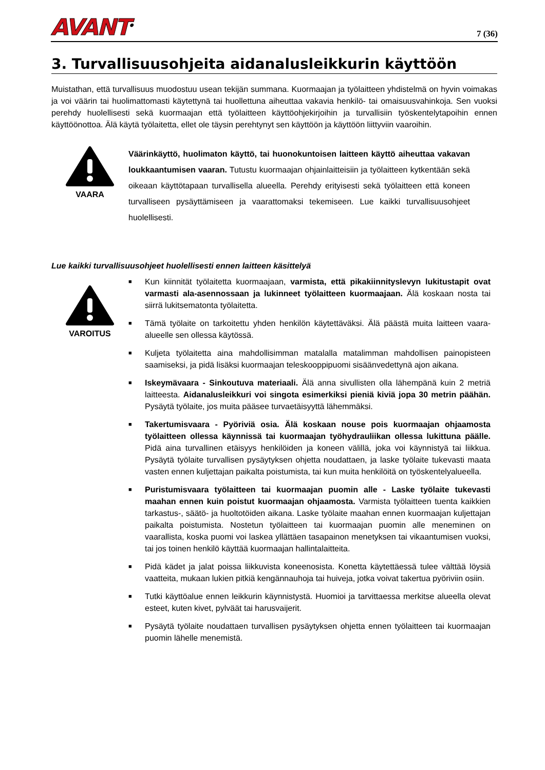AVANT<sup>®</sup>
7 (36)
3. Turvallisuusohjeita aidanalusleikkurin käyttöön
Muistathan, että turvallisuus muodostuu usean tekijän summana. Kuormaajan ja työlaitteen yhdistelmä on hyvin voimakas ja voi väärin tai huolimattomasti käytettynä tai huollettuna aiheuttaa vakavia henkilö- tai omaisuusvahinkoja. Sen vuoksi perehdy huolellisesti sekä kuormaajan että työlaitteen käyttöohjekirjoihin ja turvallisiin työskentelytapoihin ennen käyttöönottoa. Älä käytä työlaitetta, ellet ole täysin perehtynyt sen käyttöön ja käyttöön liittyviin vaaroihin.
VAARA
Väärinkäyttö, huolimaton käyttö, tai huonokuntoisen laitteen käyttö aiheuttaa vakavan loukkaantumisen vaaran. Tutustu kuormaajan ohjainlaitteisiin ja työlaitteen kytkentään sekä oikeaan käyttötapaan turvallisella alueella. Perehdy erityisesti sekä työlaitteen että koneen turvalliseen pysäyttämiseen ja vaarattomaksi tekemiseen. Lue kaikki turvallisuusohjeet huolellisesti.
Lue kaikki turvallisuusohjeet huolellisesti ennen laitteen käsittelyä
VAROITUS
■ Kun kiinnität työlaitetta kuormaajaan, varmista, että pikakiinnityslevyn lukitustapit ovat varmasti ala-asennossaan ja lukinneet työlaitteen kuormaajaan. Älä koskaan nosta tai siirrä lukitsematonta työlaitetta.
■ Tämä työlaite on tarkoitettu yhden henkilön käytettäväksi. Älä päästä muita laitteen vaara-alueelle sen ollessa käytössä.
■ Kuljeta työlaitetta aina mahdollisimman matalalla matalimman mahdollisen painopisteen saamiseksi, ja pidä lisäksi kuormaajan teleskooppipuomi sisäänvedettynä ajon aikana.
■ Iskeymävaara - Sinkoutuva materiaali. Älä anna sivullisten olla lähempänä kuin 2 metriä laitteesta. Aidanalusleikkuri voi singota esimerkiksi pieniä kiviä jopa 30 metrin päähän. Pysäytä työlaite, jos muita pääsee turvaetäisyyttä lähemmäksi.
■ Takertumisvaara - Pyöriviä osia. Älä koskaan nouse pois kuormaajan ohjaamosta työlaitteen ollessa käynnissä tai kuormaajan työhydrauliikan ollessa lukittuna päälle. Pidä aina turvallinen etäisyys henkilöiden ja koneen välillä, joka voi käynnistyä tai liikkua. Pysäytä työlaite turvallisen pysäytyksen ohjetta noudattaen, ja laske työlaite tukevasti maata vasten ennen kuljettajan paikalta poistumista, tai kun muita henkilöitä on työskentelyalueella.
■ Puristumisvaara työlaitteen tai kuormaajan puomin alle - Laske työlaite tukevasti maahan ennen kuin poistut kuormaajan ohjaamosta. Varmista työlaitteen tuenta kaikkien tarkastus-, säätö- ja huoltotöiden aikana. Laske työlaite maahan ennen kuormaajan kuljettajan paikalta poistumista. Nostetun työlaitteen tai kuormaajan puomin alle meneminen on vaarallista, koska puomi voi laskea yllättäen tasapainon menetyksen tai vikaantumisen vuoksi, tai jos toinen henkilö käyttää kuormaajan hallintalaitteita.
■ Pidä kädet ja jalat poissa liikkuvista koneenosista. Konetta käytettäessä tulee välttää löysiä vaatteita, mukaan lukien pitkiä kengännauhoja tai huiveja, jotka voivat takertua pyöriviin osiin.
■ Tutki käyttöalue ennen leikkurin käynnistystä. Huomioi ja tarvittaessa merkitse alueella olevat esteet, kuten kivet, pylväät tai harusvaijerit.
■ Pysäytä työlaite noudattaen turvallisen pysäytyksen ohjetta ennen työlaitteen tai kuormaajan puomin lähelle menemistä.